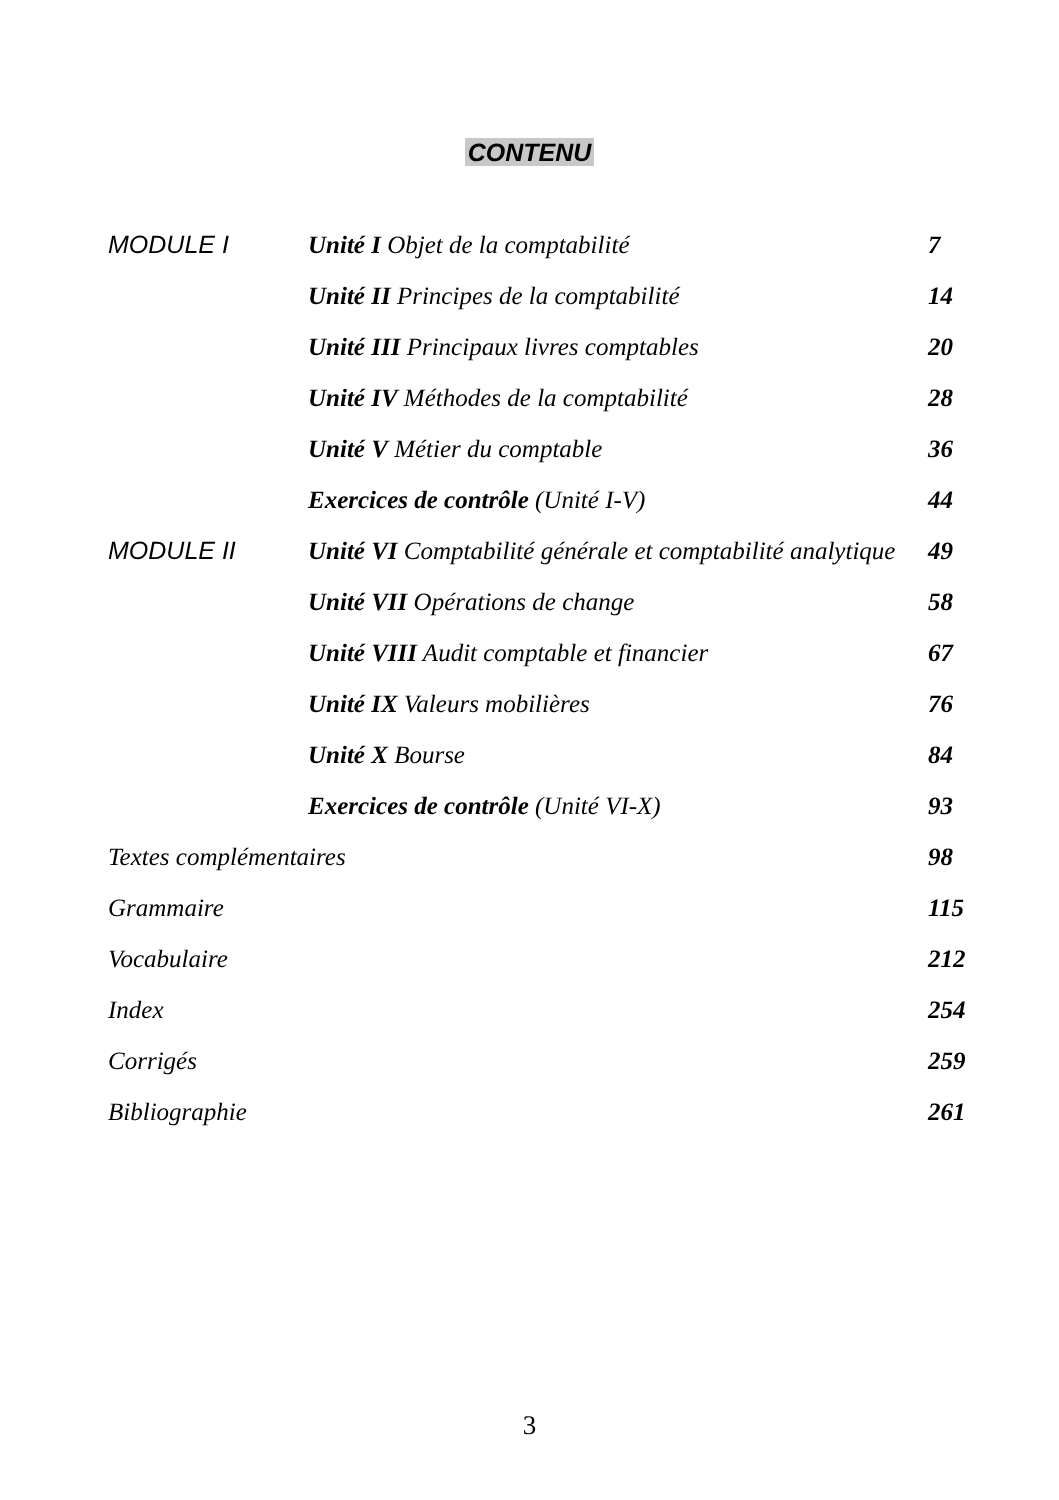CONTENU
| MODULE I | Unité I Objet de la comptabilité | 7 |
| | Unité II Principes de la comptabilité | 14 |
| | Unité III Principaux livres comptables | 20 |
| | Unité IV Méthodes de la comptabilité | 28 |
| | Unité V Métier du comptable | 36 |
| | Exercices de contrôle (Unité I-V) | 44 |
| MODULE II | Unité VI Comptabilité générale et comptabilité analytique | 49 |
| | Unité VII Opérations de change | 58 |
| | Unité VIII Audit comptable et financier | 67 |
| | Unité IX Valeurs mobilières | 76 |
| | Unité X Bourse | 84 |
| | Exercices de contrôle (Unité VI-X) | 93 |
| Textes complémentaires | | 98 |
| Grammaire | | 115 |
| Vocabulaire | | 212 |
| Index | | 254 |
| Corrigés | | 259 |
| Bibliographie | | 261 |
3